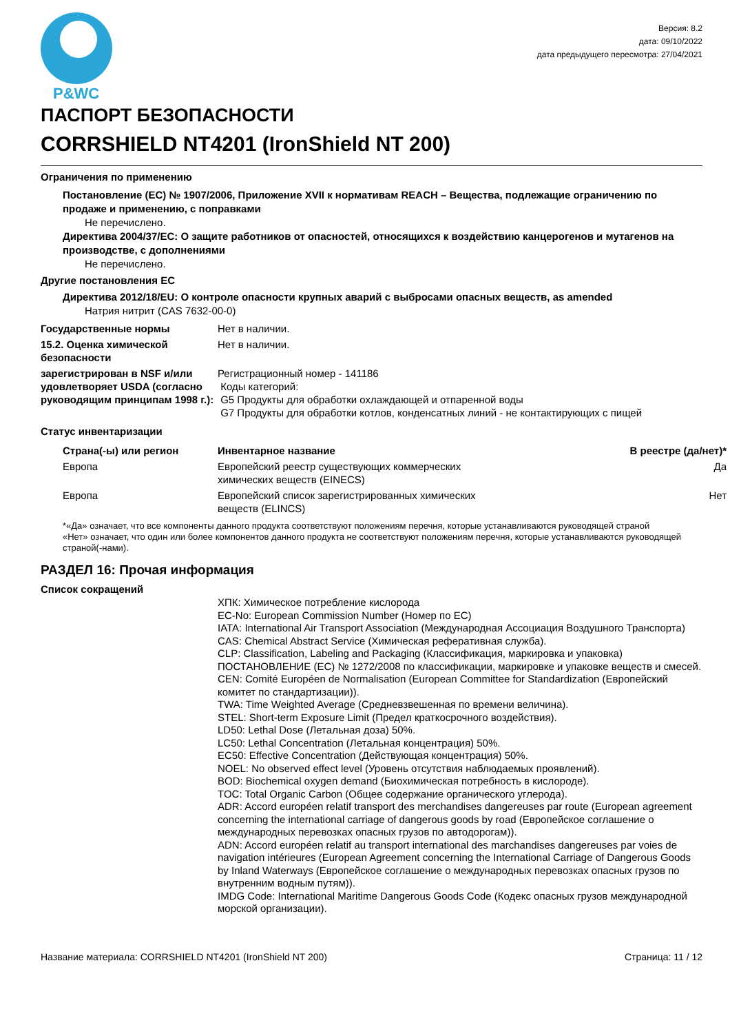P&WC
Версия: 8.2
дата: 09/10/2022
дата предыдущего пересмотра: 27/04/2021
ПАСПОРТ БЕЗОПАСНОСТИ
CORRSHIELD NT4201 (IronShield NT 200)
Ограничения по применению
Постановление (ЕС) № 1907/2006, Приложение XVII к нормативам REACH – Вещества, подлежащие ограничению по продаже и применению, с поправками
Не перечислено.
Директива 2004/37/EC: О защите работников от опасностей, относящихся к воздействию канцерогенов и мутагенов на производстве, с дополнениями
Не перечислено.
Другие постановления ЕС
Директива 2012/18/EU: О контроле опасности крупных аварий с выбросами опасных веществ, as amended
Натрия нитрит (CAS 7632-00-0)
| Государственные нормы | Нет в наличии. |
| 15.2. Оценка химической безопасности | Нет в наличии. |
| зарегистрирован в NSF и/или удовлетворяет USDA (согласно руководящим принципам 1998 г.): | Регистрационный номер - 141186 Коды категорий: G5 Продукты для обработки охлаждающей и отпаренной воды G7 Продукты для обработки котлов, конденсатных линий - не контактирующих с пищей |
Статус инвентаризации
| Страна(-ы) или регион | Инвентарное название | В реестре (да/нет)* |
| --- | --- | --- |
| Европа | Европейский реестр существующих коммерческих химических веществ (EINECS) | Да |
| Европа | Европейский список зарегистрированных химических веществ (ELINCS) | Нет |
*«Да» означает, что все компоненты данного продукта соответствуют положениям перечня, которые устанавливаются руководящей страной
«Нет» означает, что один или более компонентов данного продукта не соответствуют положениям перечня, которые устанавливаются руководящей страной(-нами).
РАЗДЕЛ 16: Прочая информация
Список сокращений
ХПК: Химическое потребление кислорода
EC-No: European Commission Number (Номер по ЕС)
IATA: International Air Transport Association (Международная Ассоциация Воздушного Транспорта)
CAS: Chemical Abstract Service (Химическая реферативная служба).
CLP: Classification, Labeling and Packaging (Классификация, маркировка и упаковка) ПОСТАНОВЛЕНИЕ (ЕС) № 1272/2008 по классификации, маркировке и упаковке веществ и смесей.
CEN: Comité Européen de Normalisation (European Committee for Standardization (Европейский комитет по стандартизации)).
TWA: Time Weighted Average (Средневзвешенная по времени величина).
STEL: Short-term Exposure Limit (Предел краткосрочного воздействия).
LD50: Lethal Dose (Летальная доза) 50%.
LC50: Lethal Concentration (Летальная концентрация) 50%.
EC50: Effective Concentration (Действующая концентрация) 50%.
NOEL: No observed effect level (Уровень отсутствия наблюдаемых проявлений).
BOD: Biochemical oxygen demand (Биохимическая потребность в кислороде).
TOC: Total Organic Carbon (Общее содержание органического углерода).
ADR: Accord européen relatif transport des merchandises dangereuses par route (European agreement concerning the international carriage of dangerous goods by road (Европейское соглашение о международных перевозках опасных грузов по автодорогам)).
ADN: Accord européen relatif au transport international des marchandises dangereuses par voies de navigation intérieures (European Agreement concerning the International Carriage of Dangerous Goods by Inland Waterways (Европейское соглашение о международных перевозках опасных грузов по внутренним водным путям)).
IMDG Code: International Maritime Dangerous Goods Code (Кодекс опасных грузов международной морской организации).
Название материала: CORRSHIELD NT4201 (IronShield NT 200) Страница: 11 / 12